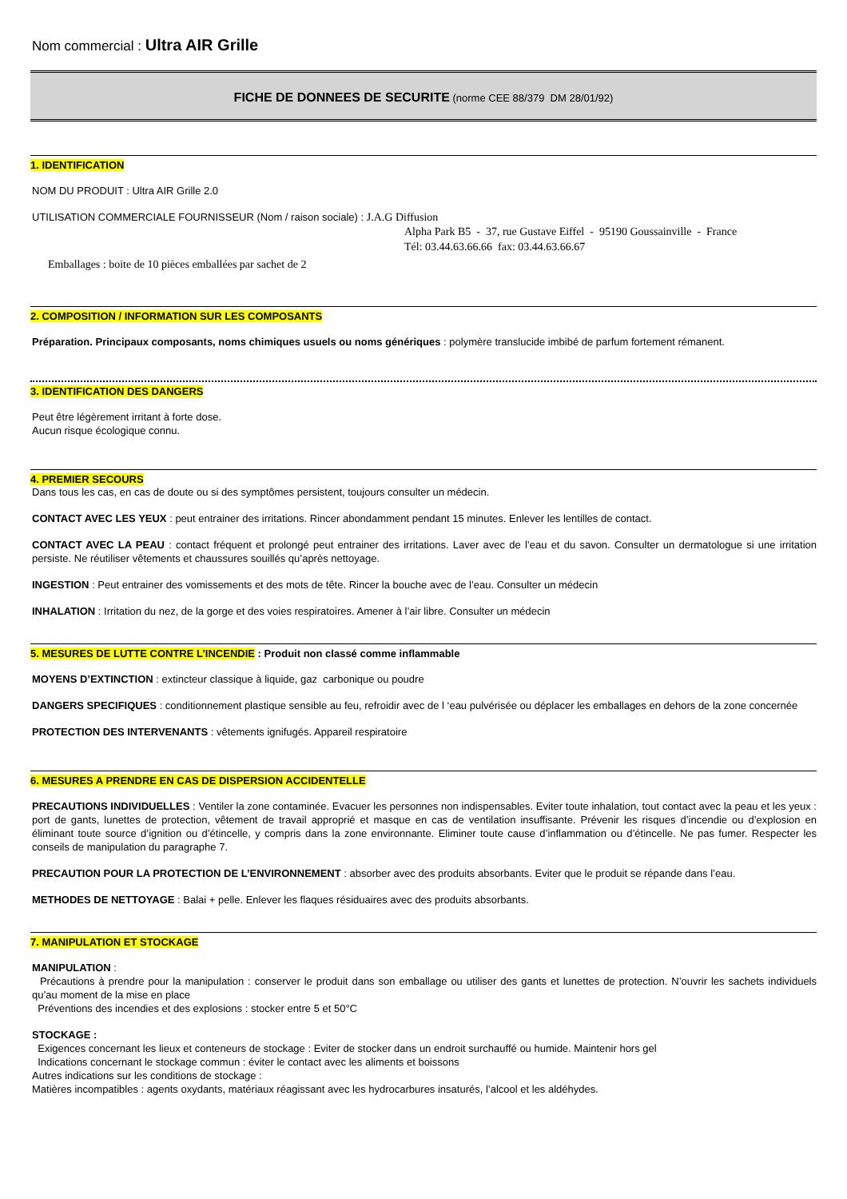Nom commercial : Ultra AIR Grille
FICHE DE DONNEES DE SECURITE (norme CEE 88/379 DM 28/01/92)
1. IDENTIFICATION
NOM DU PRODUIT : Ultra AIR Grille 2.0
UTILISATION COMMERCIALE FOURNISSEUR (Nom / raison sociale) : J.A.G Diffusion
Alpha Park B5 - 37, rue Gustave Eiffel - 95190 Goussainville - France
Tél: 03.44.63.66.66 fax: 03.44.63.66.67
Emballages : boite de 10 pièces emballées par sachet de 2
2. COMPOSITION / INFORMATION SUR LES COMPOSANTS
Préparation. Principaux composants, noms chimiques usuels ou noms génériques : polymère translucide imbibé de parfum fortement rémanent.
3. IDENTIFICATION DES DANGERS
Peut être légèrement irritant à forte dose.
Aucun risque écologique connu.
4. PREMIER SECOURS
Dans tous les cas, en cas de doute ou si des symptômes persistent, toujours consulter un médecin.
CONTACT AVEC LES YEUX : peut entrainer des irritations. Rincer abondamment pendant 15 minutes. Enlever les lentilles de contact.
CONTACT AVEC LA PEAU : contact fréquent et prolongé peut entrainer des irritations. Laver avec de l’eau et du savon. Consulter un dermatologue si une irritation persiste. Ne réutiliser vêtements et chaussures souillés qu’après nettoyage.
INGESTION : Peut entrainer des vomissements et des mots de tête. Rincer la bouche avec de l’eau. Consulter un médecin
INHALATION : Irritation du nez, de la gorge et des voies respiratoires. Amener à l’air libre. Consulter un médecin
5. MESURES DE LUTTE CONTRE L’INCENDIE : Produit non classé comme inflammable
MOYENS D’EXTINCTION : extincteur classique à liquide, gaz carbonique ou poudre
DANGERS SPECIFIQUES : conditionnement plastique sensible au feu, refroidir avec de l ‘eau pulvérisée ou déplacer les emballages en dehors de la zone concernée
PROTECTION DES INTERVENANTS : vêtements ignifugés. Appareil respiratoire
6. MESURES A PRENDRE EN CAS DE DISPERSION ACCIDENTELLE
PRECAUTIONS INDIVIDUELLES : Ventiler la zone contaminée. Evacuer les personnes non indispensables. Eviter toute inhalation, tout contact avec la peau et les yeux : port de gants, lunettes de protection, vêtement de travail approprié et masque en cas de ventilation insuffisante. Prévenir les risques d’incendie ou d’explosion en éliminant toute source d’ignition ou d’étincelle, y compris dans la zone environnante. Eliminer toute cause d’inflammation ou d’étincelle. Ne pas fumer. Respecter les conseils de manipulation du paragraphe 7.
PRECAUTION POUR LA PROTECTION DE L’ENVIRONNEMENT : absorber avec des produits absorbants. Eviter que le produit se répande dans l’eau.
METHODES DE NETTOYAGE : Balai + pelle. Enlever les flaques résiduaires avec des produits absorbants.
7. MANIPULATION ET STOCKAGE
MANIPULATION :
Précautions à prendre pour la manipulation : conserver le produit dans son emballage ou utiliser des gants et lunettes de protection. N’ouvrir les sachets individuels qu’au moment de la mise en place
Préventions des incendies et des explosions : stocker entre 5 et 50°C
STOCKAGE :
Exigences concernant les lieux et conteneurs de stockage : Eviter de stocker dans un endroit surchauffé ou humide. Maintenir hors gel
Indications concernant le stockage commun : éviter le contact avec les aliments et boissons
Autres indications sur les conditions de stockage :
Matières incompatibles : agents oxydants, matériaux réagissant avec les hydrocarbures insaturés, l’alcool et les aldéhydes.